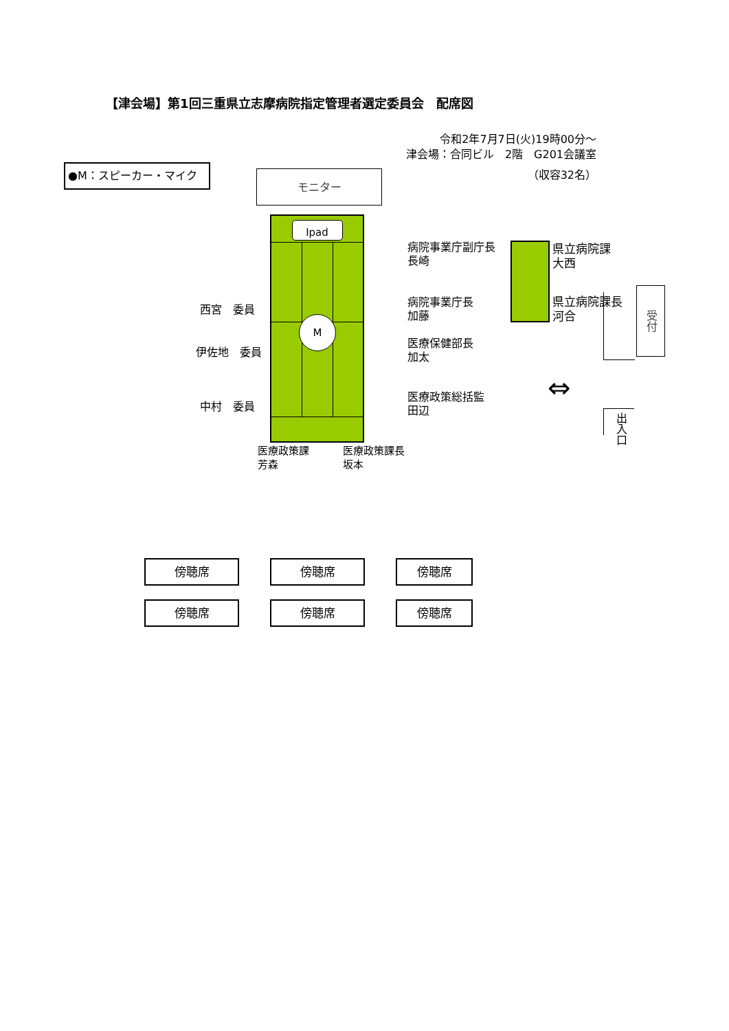【津会場】第1回三重県立志摩病院指定管理者選定委員会　配席図
令和2年7月7日(火)19時00分～
津会場：合同ビル　2階　G201会議室
（収容32名）
●M：スピーカー・マイク
モニター
西宮　委員
伊佐地　委員
中村　委員
Ipad
M
医療政策課
芳森
医療政策課長
坂本
病院事業庁副庁長
長崎
病院事業庁長
加藤
医療保健部長
加太
医療政策総括監
田辺
県立病院課
大西
県立病院課長
河合
受付
⇔
出入口
傍聴席 傍聴席 傍聴席
傍聴席 傍聴席 傍聴席